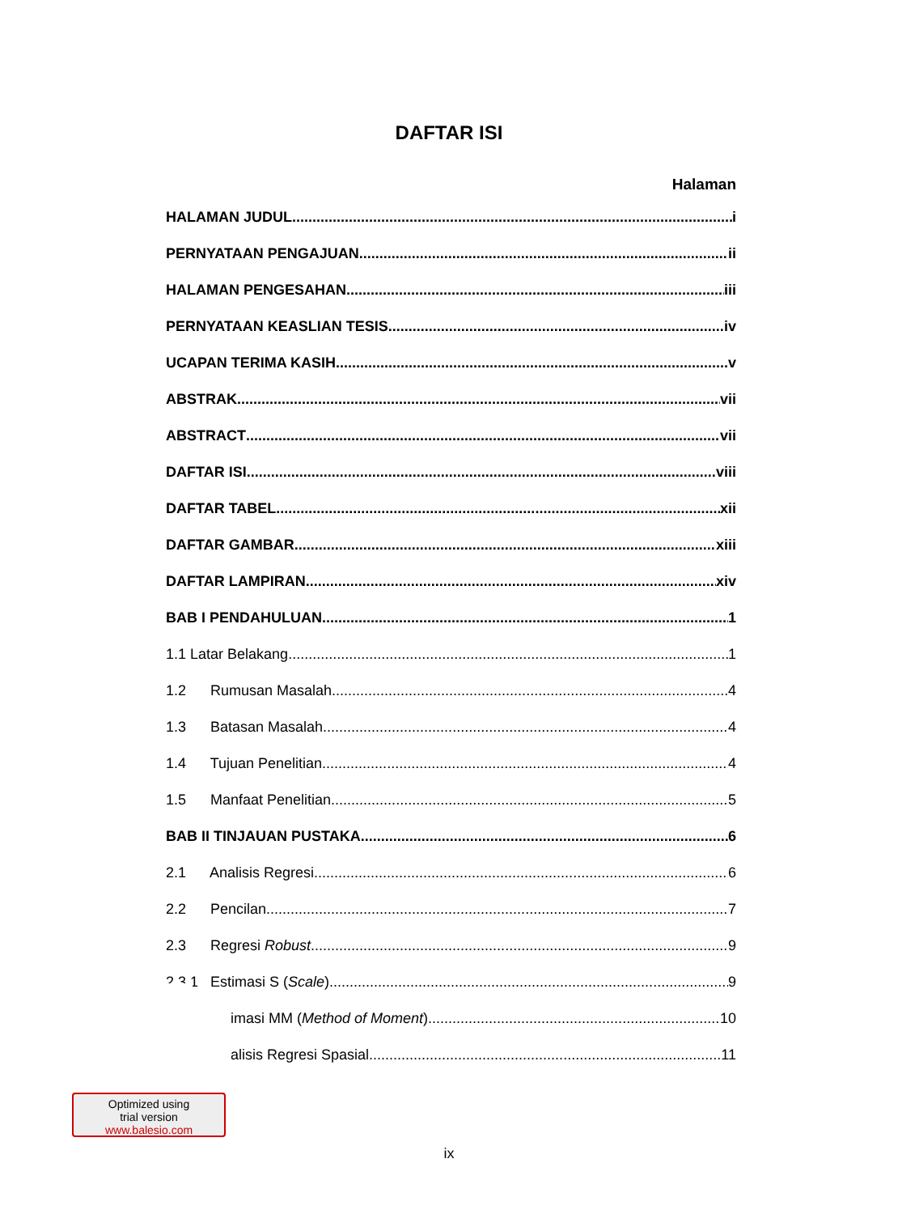DAFTAR ISI
Halaman
HALAMAN JUDUL i
PERNYATAAN PENGAJUAN ii
HALAMAN PENGESAHAN iii
PERNYATAAN KEASLIAN TESIS iv
UCAPAN TERIMA KASIH v
ABSTRAK vii
ABSTRACT vii
DAFTAR ISI viii
DAFTAR TABEL xii
DAFTAR GAMBAR xiii
DAFTAR LAMPIRAN xiv
BAB I PENDAHULUAN 1
1.1 Latar Belakang 1
1.2 Rumusan Masalah 4
1.3 Batasan Masalah 4
1.4 Tujuan Penelitian 4
1.5 Manfaat Penelitian 5
BAB II TINJAUAN PUSTAKA 6
2.1 Analisis Regresi 6
2.2 Pencilan 7
2.3 Regresi Robust 9
2.3.1 Estimasi S (Scale) 9
imasi MM (Method of Moment) 10
alisis Regresi Spasial 11
Optimized using
trial version
www.balesio.com
ix